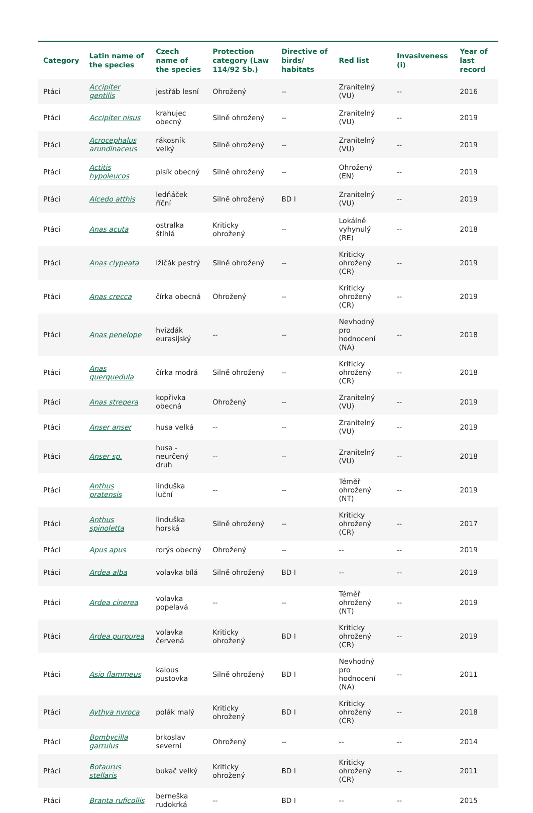| Category | Latin name of the species | Czech name of the species | Protection category (Law 114/92 Sb.) | Directive of birds/ habitats | Red list | Invasiveness (i) | Year of last record |
| --- | --- | --- | --- | --- | --- | --- | --- |
| Ptáci | Accipiter gentilis | jestřáb lesní | Ohrožený | -- | Zranitelný (VU) | -- | 2016 |
| Ptáci | Accipiter nisus | krahujec obecný | Silně ohrožený | -- | Zranitelný (VU) | -- | 2019 |
| Ptáci | Acrocephalus arundinaceus | rákosník velký | Silně ohrožený | -- | Zranitelný (VU) | -- | 2019 |
| Ptáci | Actitis hypoleucos | pisík obecný | Silně ohrožený | -- | Ohrožený (EN) | -- | 2019 |
| Ptáci | Alcedo atthis | ledňáček říční | Silně ohrožený | BD I | Zranitelný (VU) | -- | 2019 |
| Ptáci | Anas acuta | ostralka štíhlá | Kriticky ohrožený | -- | Lokálně vyhynulý (RE) | -- | 2018 |
| Ptáci | Anas clypeata | lžičák pestrý | Silně ohrožený | -- | Kriticky ohrožený (CR) | -- | 2019 |
| Ptáci | Anas crecca | čírka obecná | Ohrožený | -- | Kriticky ohrožený (CR) | -- | 2019 |
| Ptáci | Anas penelope | hvízdák eurasijský | -- | -- | Nevhodný pro hodnocení (NA) | -- | 2018 |
| Ptáci | Anas querquedula | čírka modrá | Silně ohrožený | -- | Kriticky ohrožený (CR) | -- | 2018 |
| Ptáci | Anas strepera | kopřivka obecná | Ohrožený | -- | Zranitelný (VU) | -- | 2019 |
| Ptáci | Anser anser | husa velká | -- | -- | Zranitelný (VU) | -- | 2019 |
| Ptáci | Anser sp. | husa - neurčený druh | -- | -- | Zranitelný (VU) | -- | 2018 |
| Ptáci | Anthus pratensis | linduška luční | -- | -- | Téměř ohrožený (NT) | -- | 2019 |
| Ptáci | Anthus spinoletta | linduška horská | Silně ohrožený | -- | Kriticky ohrožený (CR) | -- | 2017 |
| Ptáci | Apus apus | rorýs obecný | Ohrožený | -- | -- | -- | 2019 |
| Ptáci | Ardea alba | volavka bílá | Silně ohrožený | BD I | -- | -- | 2019 |
| Ptáci | Ardea cinerea | volavka popelavá | -- | -- | Téměř ohrožený (NT) | -- | 2019 |
| Ptáci | Ardea purpurea | volavka červená | Kriticky ohrožený | BD I | Kriticky ohrožený (CR) | -- | 2019 |
| Ptáci | Asio flammeus | kalous pustovka | Silně ohrožený | BD I | Nevhodný pro hodnocení (NA) | -- | 2011 |
| Ptáci | Aythya nyroca | polák malý | Kriticky ohrožený | BD I | Kriticky ohrožený (CR) | -- | 2018 |
| Ptáci | Bombycilla garrulus | brkoslav severní | Ohrožený | -- | -- | -- | 2014 |
| Ptáci | Botaurus stellaris | bukač velký | Kriticky ohrožený | BD I | Kriticky ohrožený (CR) | -- | 2011 |
| Ptáci | Branta ruficollis | berneška rudokrká | -- | BD I | -- | -- | 2015 |